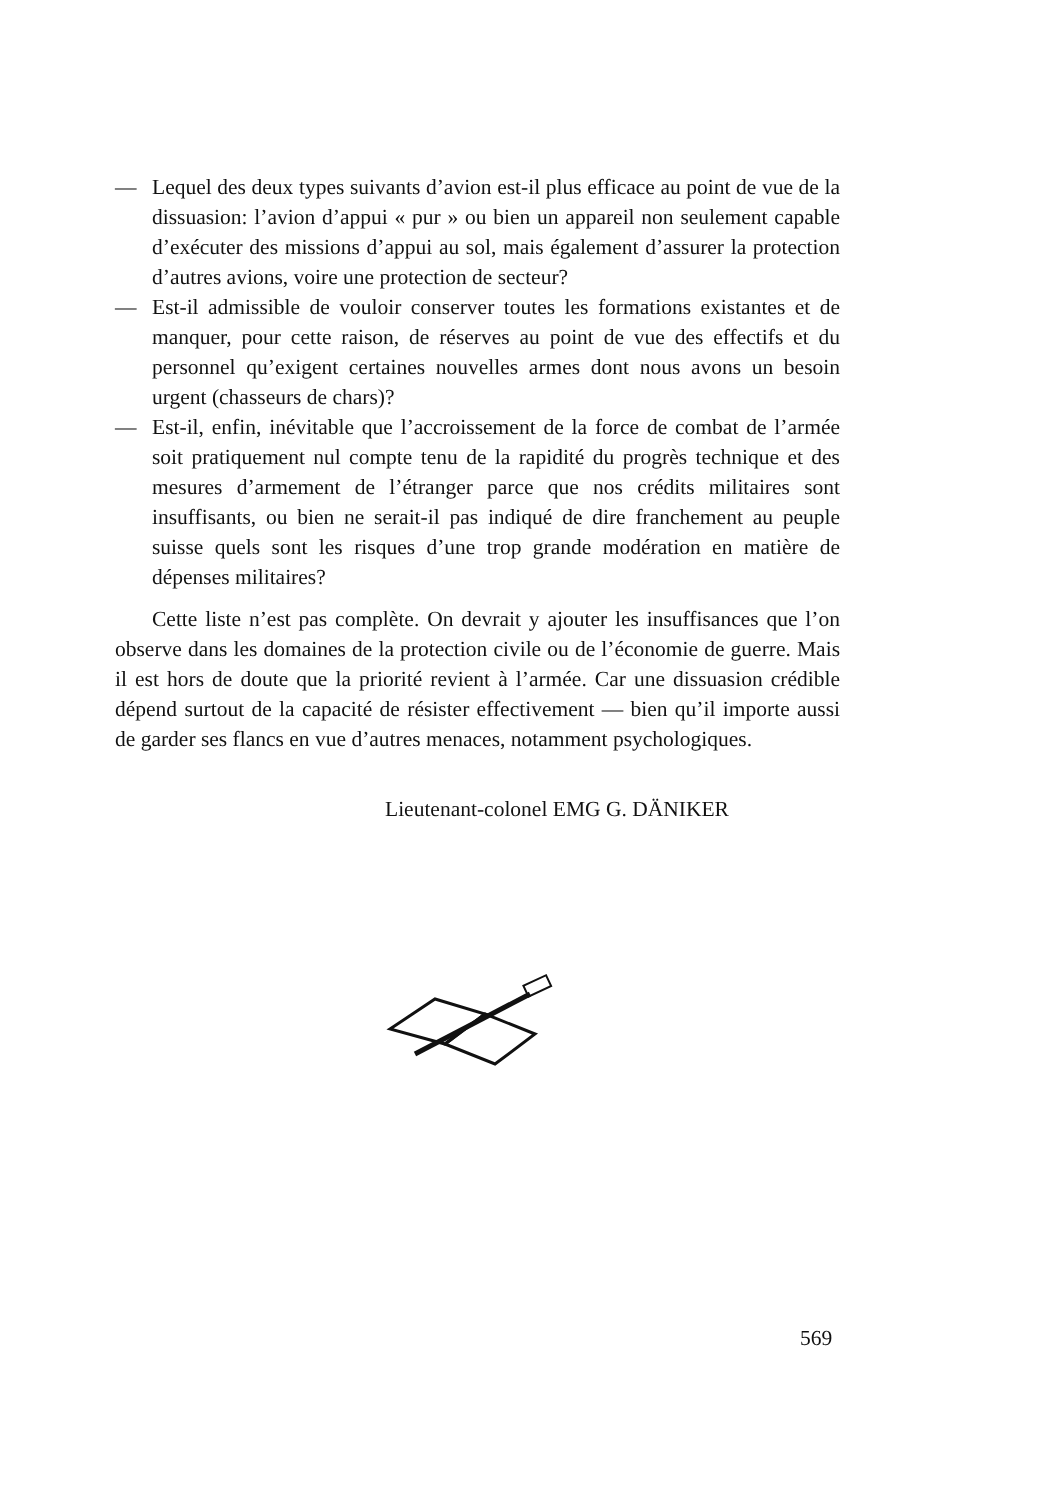— Lequel des deux types suivants d’avion est-il plus efficace au point de vue de la dissuasion: l’avion d’appui « pur » ou bien un appareil non seulement capable d’exécuter des missions d’appui au sol, mais également d’assurer la protection d’autres avions, voire une protection de secteur?
— Est-il admissible de vouloir conserver toutes les formations existantes et de manquer, pour cette raison, de réserves au point de vue des effectifs et du personnel qu’exigent certaines nouvelles armes dont nous avons un besoin urgent (chasseurs de chars)?
— Est-il, enfin, inévitable que l’accroissement de la force de combat de l’armée soit pratiquement nul compte tenu de la rapidité du progrès technique et des mesures d’armement de l’étranger parce que nos crédits militaires sont insuffisants, ou bien ne serait-il pas indiqué de dire franchement au peuple suisse quels sont les risques d’une trop grande modération en matière de dépenses militaires?
Cette liste n’est pas complète. On devrait y ajouter les insuffisances que l’on observe dans les domaines de la protection civile ou de l’économie de guerre. Mais il est hors de doute que la priorité revient à l’armée. Car une dissuasion crédible dépend surtout de la capacité de résister effectivement — bien qu’il importe aussi de garder ses flancs en vue d’autres menaces, notamment psychologiques.
Lieutenant-colonel EMG G. DÄNIKER
569